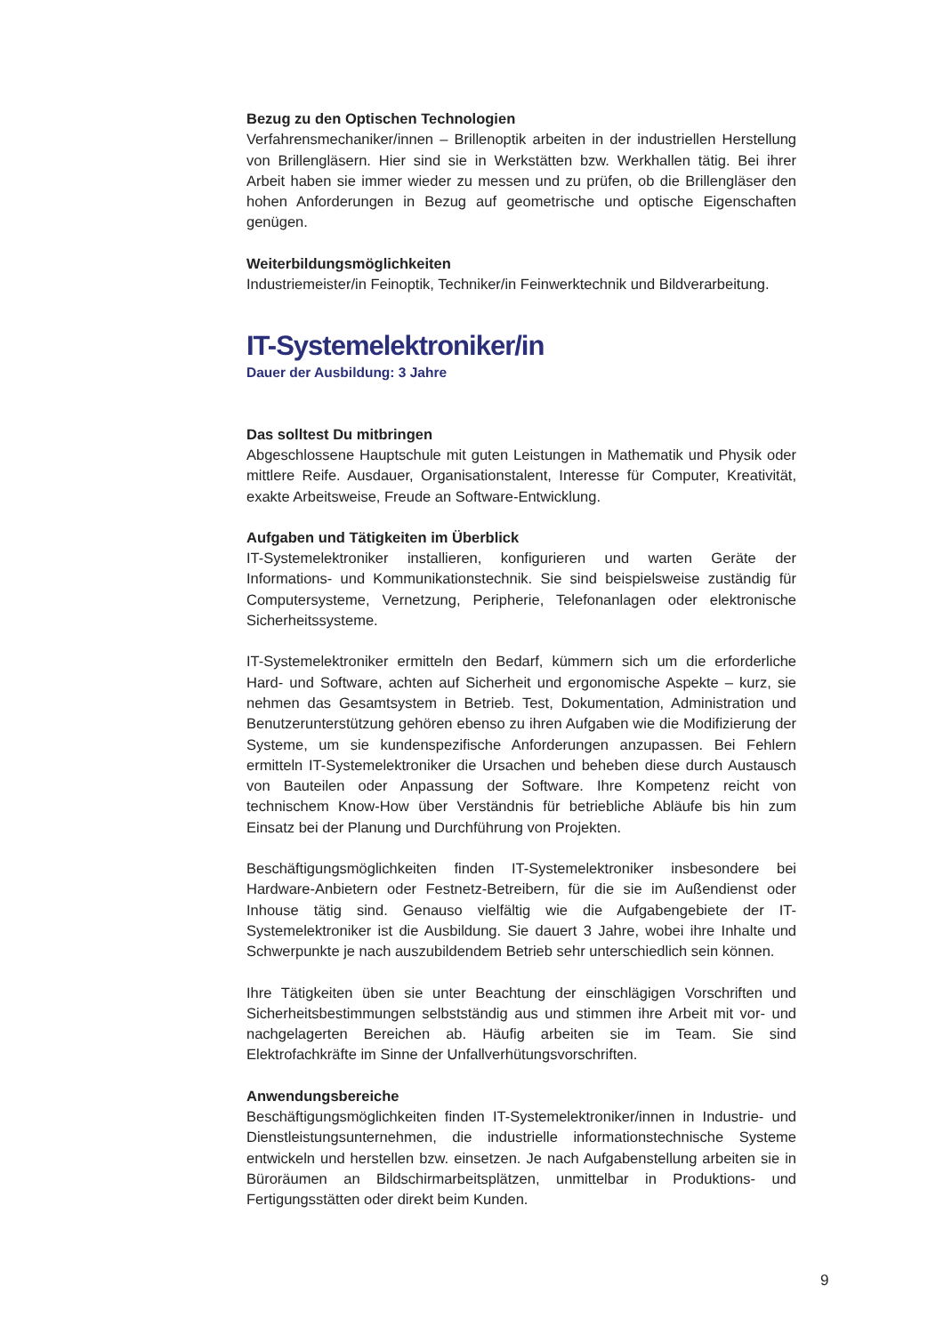Bezug zu den Optischen Technologien
Verfahrensmechaniker/innen – Brillenoptik arbeiten in der industriellen Herstellung von Brillengläsern. Hier sind sie in Werkstätten bzw. Werkhallen tätig. Bei ihrer Arbeit haben sie immer wieder zu messen und zu prüfen, ob die Brillengläser den hohen Anforderungen in Bezug auf geometrische und optische Eigenschaften genügen.
Weiterbildungsmöglichkeiten
Industriemeister/in Feinoptik, Techniker/in Feinwerktechnik und Bildverarbeitung.
IT-Systemelektroniker/in
Dauer der Ausbildung: 3 Jahre
Das solltest Du mitbringen
Abgeschlossene Hauptschule mit guten Leistungen in Mathematik und Physik oder mittlere Reife. Ausdauer, Organisationstalent, Interesse für Computer, Kreativität, exakte Arbeitsweise, Freude an Software-Entwicklung.
Aufgaben und Tätigkeiten im Überblick
IT-Systemelektroniker installieren, konfigurieren und warten Geräte der Informations- und Kommunikationstechnik. Sie sind beispielsweise zuständig für Computersysteme, Vernetzung, Peripherie, Telefonanlagen oder elektronische Sicherheitssysteme.
IT-Systemelektroniker ermitteln den Bedarf, kümmern sich um die erforderliche Hard- und Software, achten auf Sicherheit und ergonomische Aspekte – kurz, sie nehmen das Gesamtsystem in Betrieb. Test, Dokumentation, Administration und Benutzerunterstützung gehören ebenso zu ihren Aufgaben wie die Modifizierung der Systeme, um sie kundenspezifische Anforderungen anzupassen. Bei Fehlern ermitteln IT-Systemelektroniker die Ursachen und beheben diese durch Austausch von Bauteilen oder Anpassung der Software. Ihre Kompetenz reicht von technischem Know-How über Verständnis für betriebliche Abläufe bis hin zum Einsatz bei der Planung und Durchführung von Projekten.
Beschäftigungsmöglichkeiten finden IT-Systemelektroniker insbesondere bei Hardware-Anbietern oder Festnetz-Betreibern, für die sie im Außendienst oder Inhouse tätig sind. Genauso vielfältig wie die Aufgabengebiete der IT-Systemelektroniker ist die Ausbildung. Sie dauert 3 Jahre, wobei ihre Inhalte und Schwerpunkte je nach auszubildendem Betrieb sehr unterschiedlich sein können.
Ihre Tätigkeiten üben sie unter Beachtung der einschlägigen Vorschriften und Sicherheitsbestimmungen selbstständig aus und stimmen ihre Arbeit mit vor- und nachgelagerten Bereichen ab. Häufig arbeiten sie im Team. Sie sind Elektrofachkräfte im Sinne der Unfallverhütungsvorschriften.
Anwendungsbereiche
Beschäftigungsmöglichkeiten finden IT-Systemelektroniker/innen in Industrie- und Dienstleistungsunternehmen, die industrielle informationstechnische Systeme entwickeln und herstellen bzw. einsetzen. Je nach Aufgabenstellung arbeiten sie in Büroräumen an Bildschirmarbeitsplätzen, unmittelbar in Produktions- und Fertigungsstätten oder direkt beim Kunden.
9